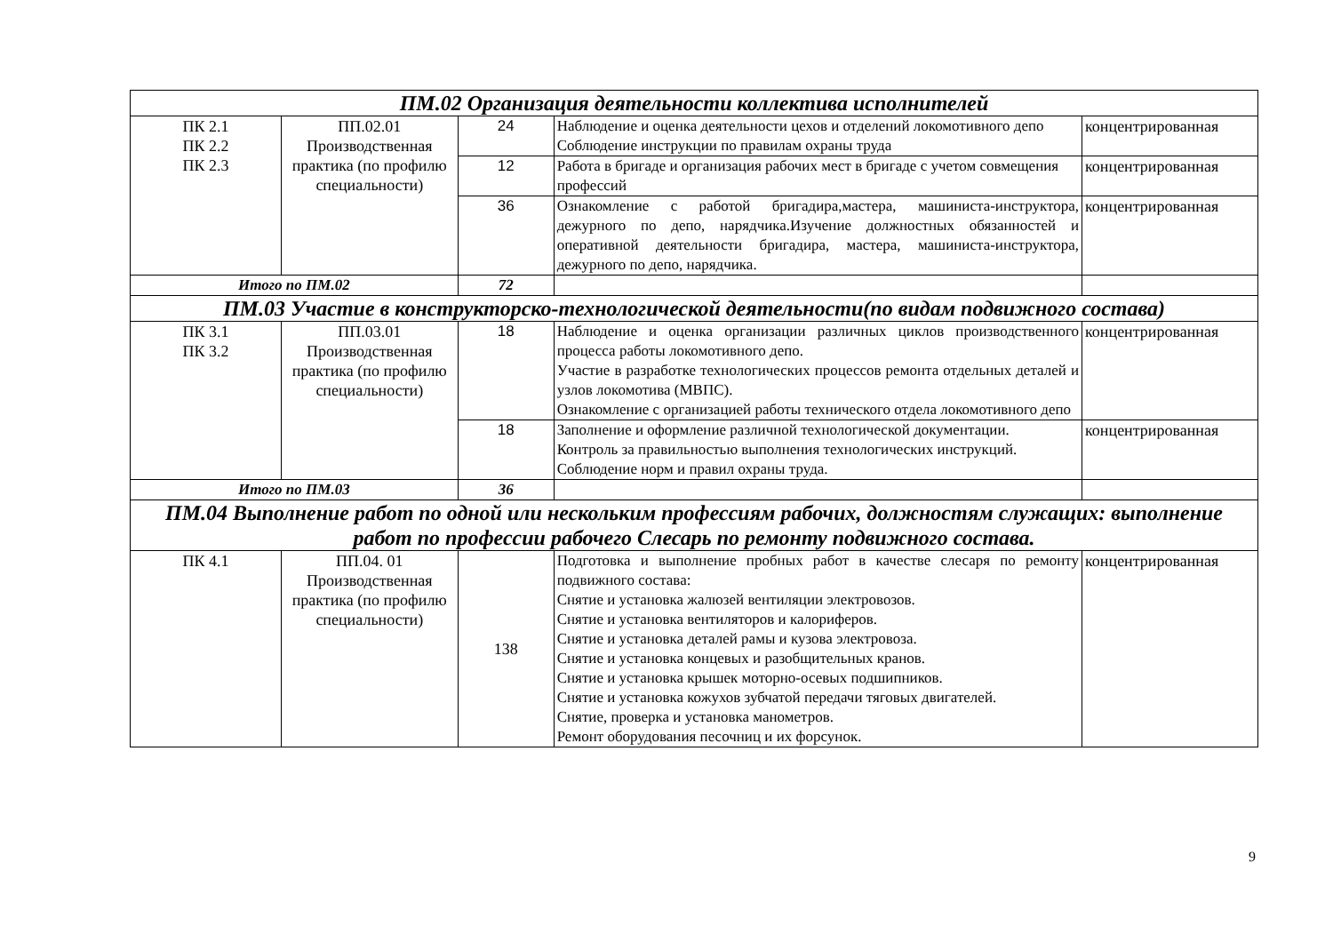| ПМ.02 Организация деятельности коллектива исполнителей | | | | |
| ПК 2.1 ПК 2.2 ПК 2.3 | ПП.02.01 Производственная практика (по профилю специальности) | 24 | Наблюдение и оценка деятельности цехов и отделений локомотивного депо Соблюдение инструкции по правилам охраны труда | концентрированная |
| | | 12 | Работа в бригаде и организация рабочих мест в бригаде с учетом совмещения профессий | концентрированная |
| | | 36 | Ознакомление с работой бригадира,мастера, машиниста-инструктора, дежурного по депо, нарядчика.Изучение должностных обязанностей и оперативной деятельности бригадира, мастера, машиниста-инструктора, дежурного по депо, нарядчика. | концентрированная |
| Итого по ПМ.02 | | 72 | | |
| ПМ.03 Участие в конструкторско-технологической деятельности(по видам подвижного состава) | | | | |
| ПК 3.1 ПК 3.2 | ПП.03.01 Производственная практика (по профилю специальности) | 18 | Наблюдение и оценка организации различных циклов производственного процесса работы локомотивного депо. Участие в разработке технологических процессов ремонта отдельных деталей и узлов локомотива (МВПС). Ознакомление с организацией работы технического отдела локомотивного депо | концентрированная |
| | | 18 | Заполнение и оформление различной технологической документации. Контроль за правильностью выполнения технологических инструкций. Соблюдение норм и правил охраны труда. | концентрированная |
| Итого по ПМ.03 | | 36 | | |
| ПМ.04 Выполнение работ по одной или нескольким профессиям рабочих, должностям служащих: выполнение работ по профессии рабочего Слесарь по ремонту подвижного состава. | | | | |
| ПК 4.1 | ПП.04. 01 Производственная практика (по профилю специальности) | 138 | Подготовка и выполнение пробных работ в качестве слесаря по ремонту подвижного состава: Снятие и установка жалюзей вентиляции электровозов. Снятие и установка вентиляторов и калориферов. Снятие и установка деталей рамы и кузова электровоза. Снятие и установка концевых и разобщительных кранов. Снятие и установка крышек моторно-осевых подшипников. Снятие и установка кожухов зубчатой передачи тяговых двигателей. Снятие, проверка и установка манометров. Ремонт оборудования песочниц и их форсунок. | концентрированная |
9